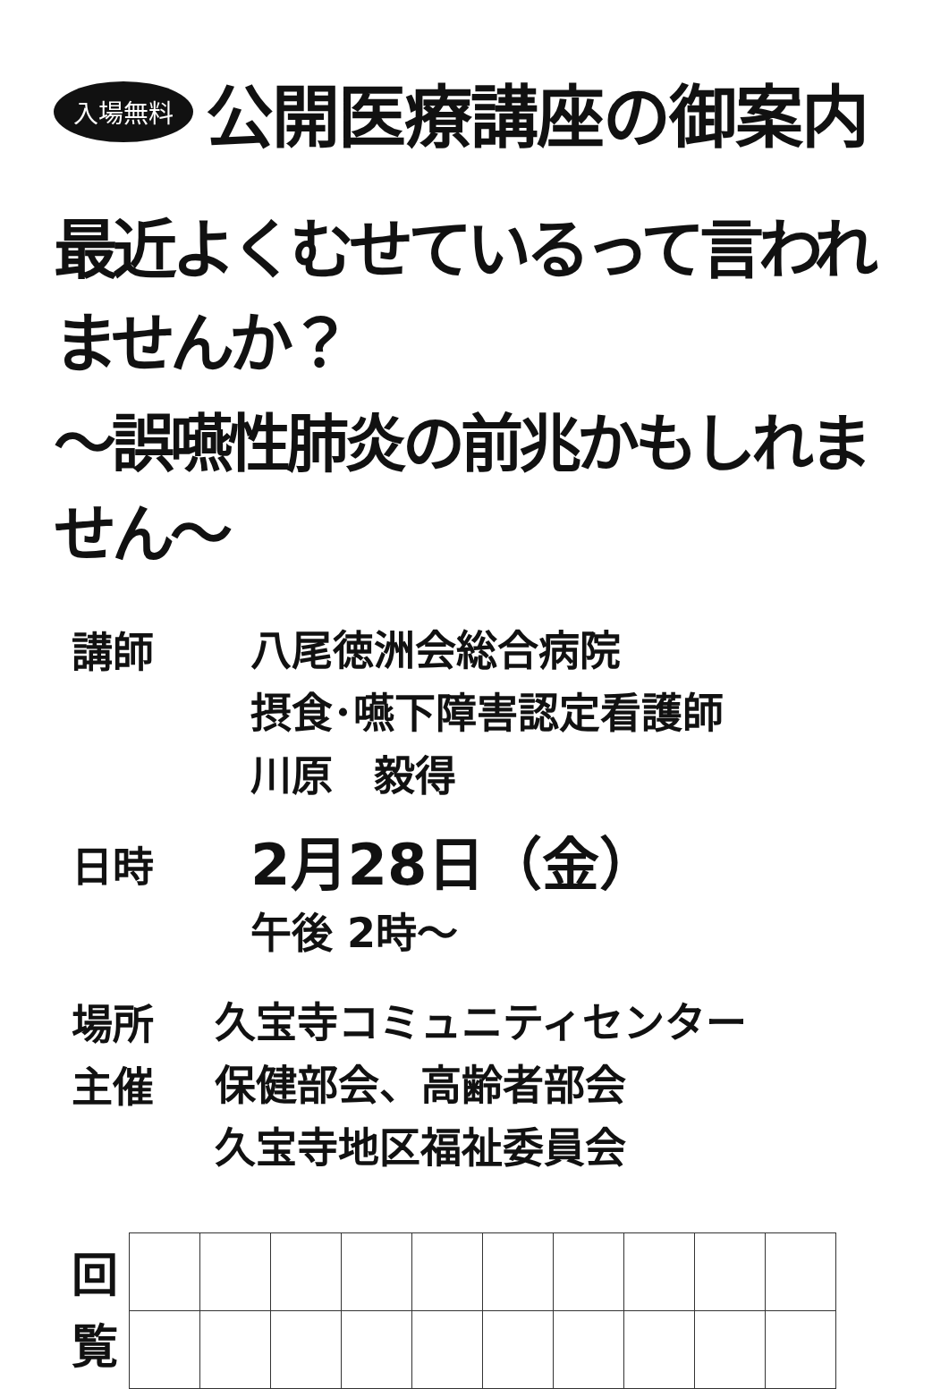入場無料 公開医療講座の御案内
最近よくむせているって言われませんか？
～誤嚥性肺炎の前兆かもしれません～
講師
八尾徳洲会総合病院
摂食･嚥下障害認定看護師
川原　毅得
日時
2月28日（金）
午後 2時～
場所
久宝寺コミュニティセンター
主催
保健部会、高齢者部会
久宝寺地区福祉委員会
回
覧